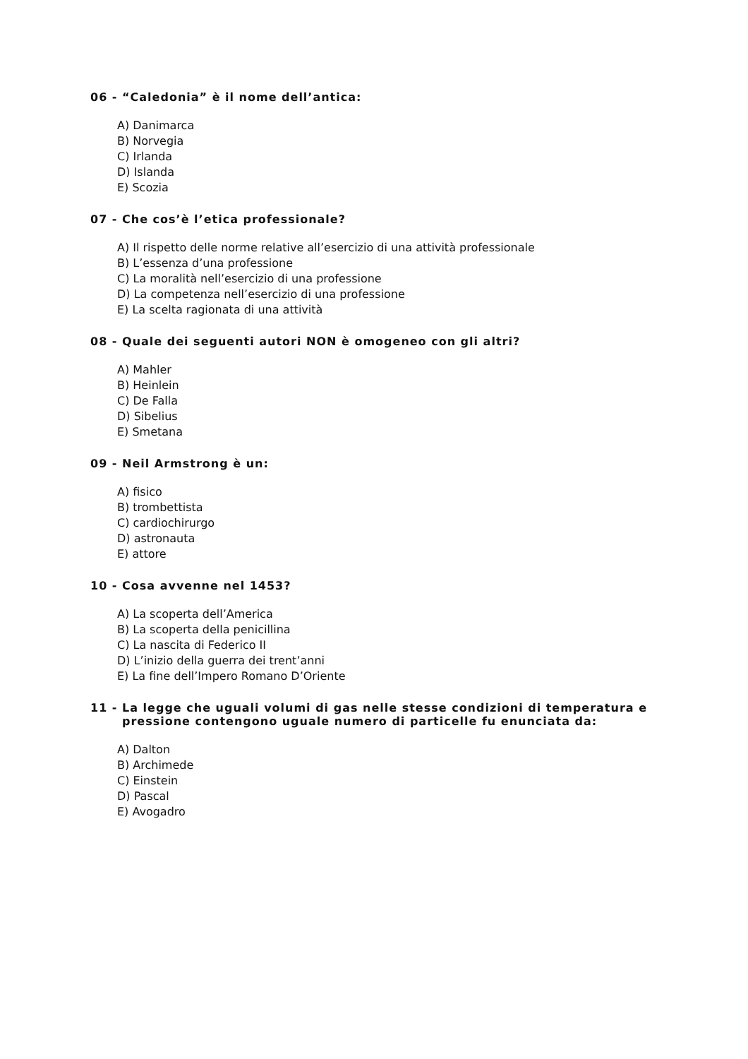06 - “Caledonia” è il nome dell’antica:
A) Danimarca
B) Norvegia
C) Irlanda
D) Islanda
E) Scozia
07 - Che cos’è l’etica professionale?
A) Il rispetto delle norme relative all’esercizio di una attività professionale
B) L’essenza d’una professione
C) La moralità nell’esercizio di una professione
D) La competenza nell’esercizio di una professione
E) La scelta ragionata di una attività
08 - Quale dei seguenti autori NON è omogeneo con gli altri?
A) Mahler
B) Heinlein
C) De Falla
D) Sibelius
E) Smetana
09 - Neil Armstrong è un:
A) fisico
B) trombettista
C) cardiochirurgo
D) astronauta
E) attore
10 - Cosa avvenne nel 1453?
A) La scoperta dell’America
B) La scoperta della penicillina
C) La nascita di Federico II
D) L’inizio della guerra dei trent’anni
E) La fine dell’Impero Romano D’Oriente
11 - La legge che uguali volumi di gas nelle stesse condizioni di temperatura e
pressione contengono uguale numero di particelle fu enunciata da:
A) Dalton
B) Archimede
C) Einstein
D) Pascal
E) Avogadro